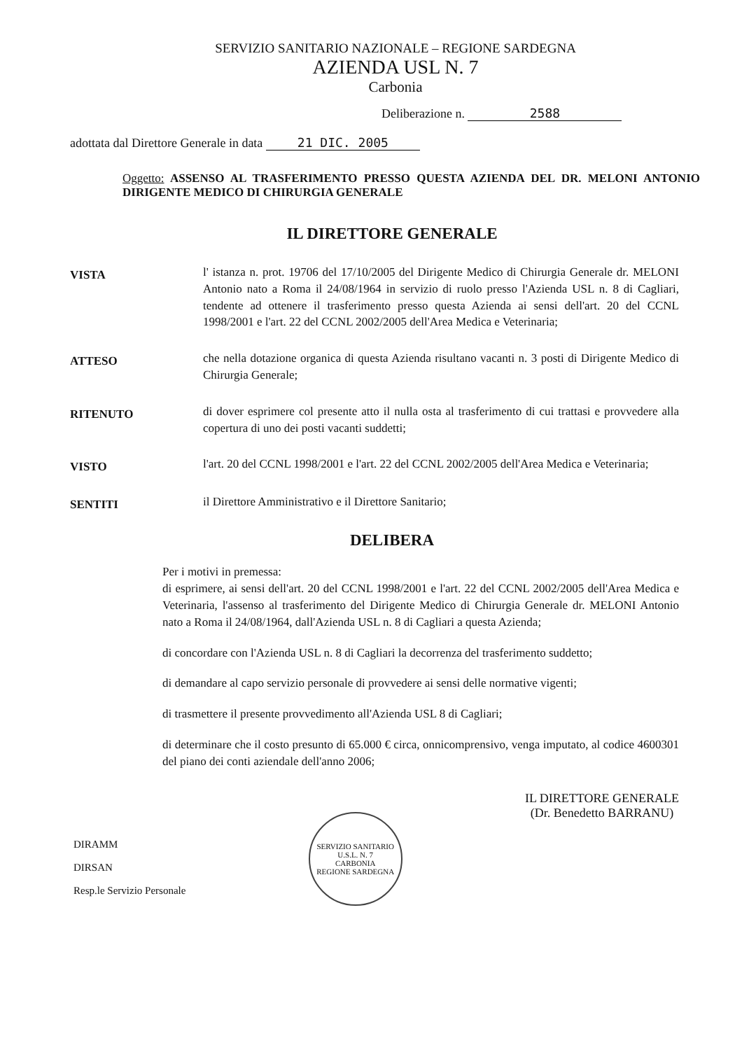SERVIZIO SANITARIO NAZIONALE – REGIONE SARDEGNA
AZIENDA USL N. 7
Carbonia
Deliberazione n. 2588
adottata dal Direttore Generale in data 21 DIC. 2005
Oggetto: ASSENSO AL TRASFERIMENTO PRESSO QUESTA AZIENDA DEL DR. MELONI ANTONIO DIRIGENTE MEDICO DI CHIRURGIA GENERALE
IL DIRETTORE GENERALE
VISTA
l' istanza n. prot. 19706 del 17/10/2005 del Dirigente Medico di Chirurgia Generale dr. MELONI Antonio nato a Roma il 24/08/1964 in servizio di ruolo presso l'Azienda USL n. 8 di Cagliari, tendente ad ottenere il trasferimento presso questa Azienda ai sensi dell'art. 20 del CCNL 1998/2001 e l'art. 22 del CCNL 2002/2005 dell'Area Medica e Veterinaria;
ATTESO
che nella dotazione organica di questa Azienda risultano vacanti n. 3 posti di Dirigente Medico di Chirurgia Generale;
RITENUTO
di dover esprimere col presente atto il nulla osta al trasferimento di cui trattasi e provvedere alla copertura di uno dei posti vacanti suddetti;
VISTO
l'art. 20 del CCNL 1998/2001 e l'art. 22 del CCNL 2002/2005 dell'Area Medica e Veterinaria;
SENTITI
il Direttore Amministrativo e il Direttore Sanitario;
DELIBERA
Per i motivi in premessa:
di esprimere, ai sensi dell'art. 20 del CCNL 1998/2001 e l'art. 22 del CCNL 2002/2005 dell'Area Medica e Veterinaria, l'assenso al trasferimento del Dirigente Medico di Chirurgia Generale dr. MELONI Antonio nato a Roma il 24/08/1964, dall'Azienda USL n. 8 di Cagliari a questa Azienda;
di concordare con l'Azienda USL n. 8 di Cagliari la decorrenza del trasferimento suddetto;
di demandare al capo servizio personale di provvedere ai sensi delle normative vigenti;
di trasmettere il presente provvedimento all'Azienda USL 8 di Cagliari;
di determinare che il costo presunto di 65.000 € circa, onnicomprensivo, venga imputato, al codice 4600301 del piano dei conti aziendale dell'anno 2006;
DIRAMM
DIRSAN
Resp.le Servizio Personale
SERVIZIO SANITARIO
U.S.L. N. 7
CARBONIA
REGIONE SARDEGNA
IL DIRETTORE GENERALE
(Dr. Benedetto BARRANU)